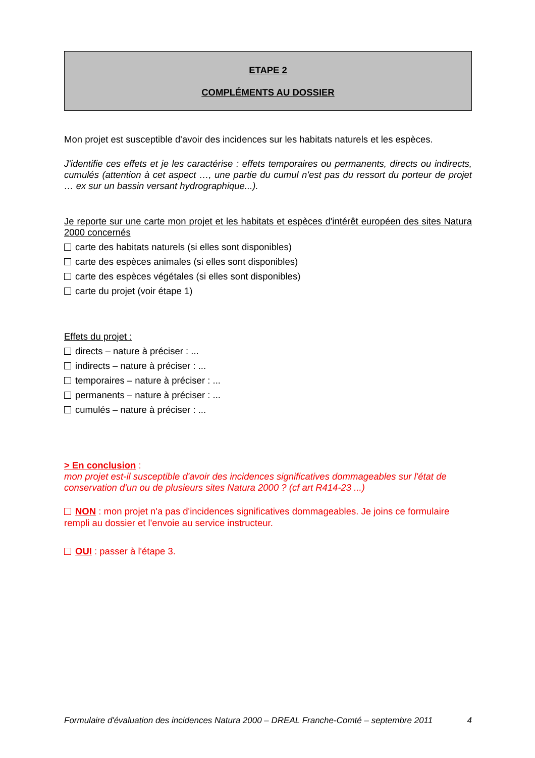ETAPE 2
COMPLÉMENTS AU DOSSIER
Mon projet est susceptible d'avoir des incidences sur les habitats naturels et les espèces.
J'identifie ces effets et je les caractérise : effets temporaires ou permanents, directs ou indirects, cumulés (attention à cet aspect …, une partie du cumul n'est pas du ressort du porteur de projet … ex sur un bassin versant hydrographique...).
Je reporte sur une carte mon projet et les habitats et espèces d'intérêt européen des sites Natura 2000 concernés
carte des habitats naturels (si elles sont disponibles)
carte des espèces animales (si elles sont disponibles)
carte des espèces végétales (si elles sont disponibles)
carte du projet (voir étape 1)
Effets du projet :
directs – nature à préciser : ...
indirects – nature à préciser : ...
temporaires – nature à préciser : ...
permanents – nature à préciser : ...
cumulés – nature à préciser : ...
> En conclusion :
mon projet est-il susceptible d'avoir des incidences significatives dommageables sur l'état de conservation d'un ou de plusieurs sites Natura 2000 ? (cf art R414-23 ...)
NON : mon projet n'a pas d'incidences significatives dommageables. Je joins ce formulaire rempli au dossier et l'envoie au service instructeur.
OUI : passer à l'étape 3.
Formulaire d'évaluation des incidences Natura 2000 – DREAL Franche-Comté – septembre 2011 4